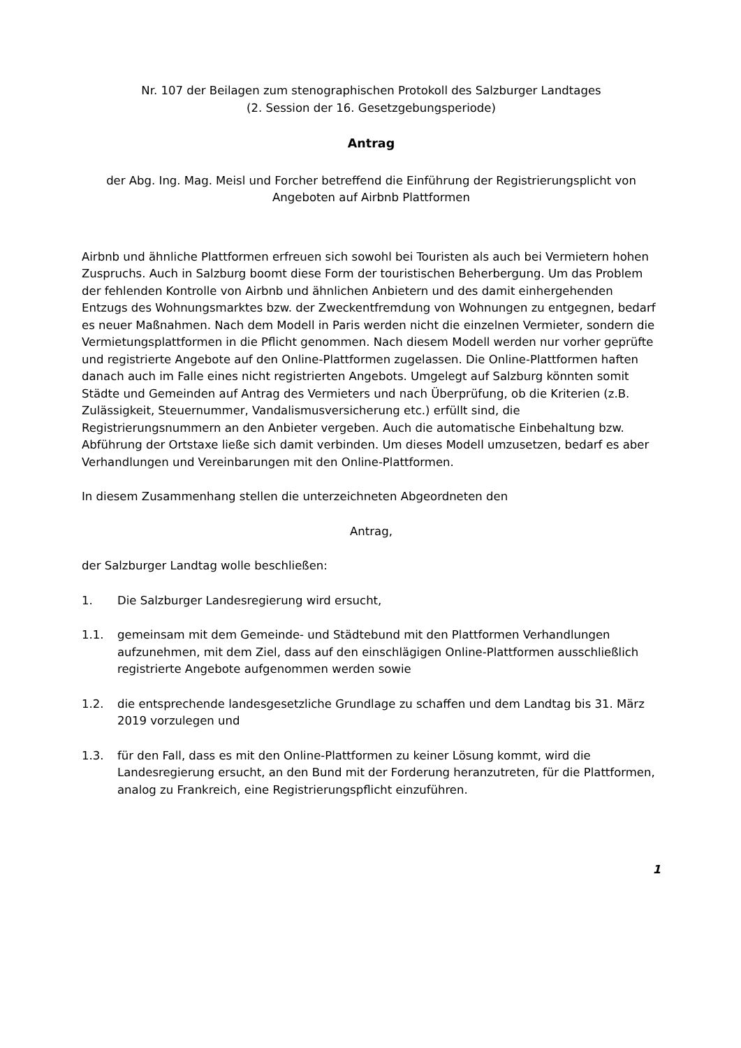Nr. 107 der Beilagen zum stenographischen Protokoll des Salzburger Landtages
(2. Session der 16. Gesetzgebungsperiode)
Antrag
der Abg. Ing. Mag. Meisl und Forcher betreffend die Einführung der Registrierungsplicht von Angeboten auf Airbnb Plattformen
Airbnb und ähnliche Plattformen erfreuen sich sowohl bei Touristen als auch bei Vermietern hohen Zuspruchs. Auch in Salzburg boomt diese Form der touristischen Beherbergung. Um das Problem der fehlenden Kontrolle von Airbnb und ähnlichen Anbietern und des damit einhergehenden Entzugs des Wohnungsmarktes bzw. der Zweckentfremdung von Wohnungen zu entgegnen, bedarf es neuer Maßnahmen. Nach dem Modell in Paris werden nicht die einzelnen Vermieter, sondern die Vermietungsplattformen in die Pflicht genommen. Nach diesem Modell werden nur vorher geprüfte und registrierte Angebote auf den Online-Plattformen zugelassen. Die Online-Plattformen haften danach auch im Falle eines nicht registrierten Angebots. Umgelegt auf Salzburg könnten somit Städte und Gemeinden auf Antrag des Vermieters und nach Überprüfung, ob die Kriterien (z.B. Zulässigkeit, Steuernummer, Vandalismusversicherung etc.) erfüllt sind, die Registrierungsnummern an den Anbieter vergeben. Auch die automatische Einbehaltung bzw. Abführung der Ortstaxe ließe sich damit verbinden. Um dieses Modell umzusetzen, bedarf es aber Verhandlungen und Vereinbarungen mit den Online-Plattformen.
In diesem Zusammenhang stellen die unterzeichneten Abgeordneten den
Antrag,
der Salzburger Landtag wolle beschließen:
1. Die Salzburger Landesregierung wird ersucht,
1.1. gemeinsam mit dem Gemeinde- und Städtebund mit den Plattformen Verhandlungen aufzunehmen, mit dem Ziel, dass auf den einschlägigen Online-Plattformen ausschließlich registrierte Angebote aufgenommen werden sowie
1.2. die entsprechende landesgesetzliche Grundlage zu schaffen und dem Landtag bis 31. März 2019 vorzulegen und
1.3. für den Fall, dass es mit den Online-Plattformen zu keiner Lösung kommt, wird die Landesregierung ersucht, an den Bund mit der Forderung heranzutreten, für die Plattformen, analog zu Frankreich, eine Registrierungspflicht einzuführen.
1